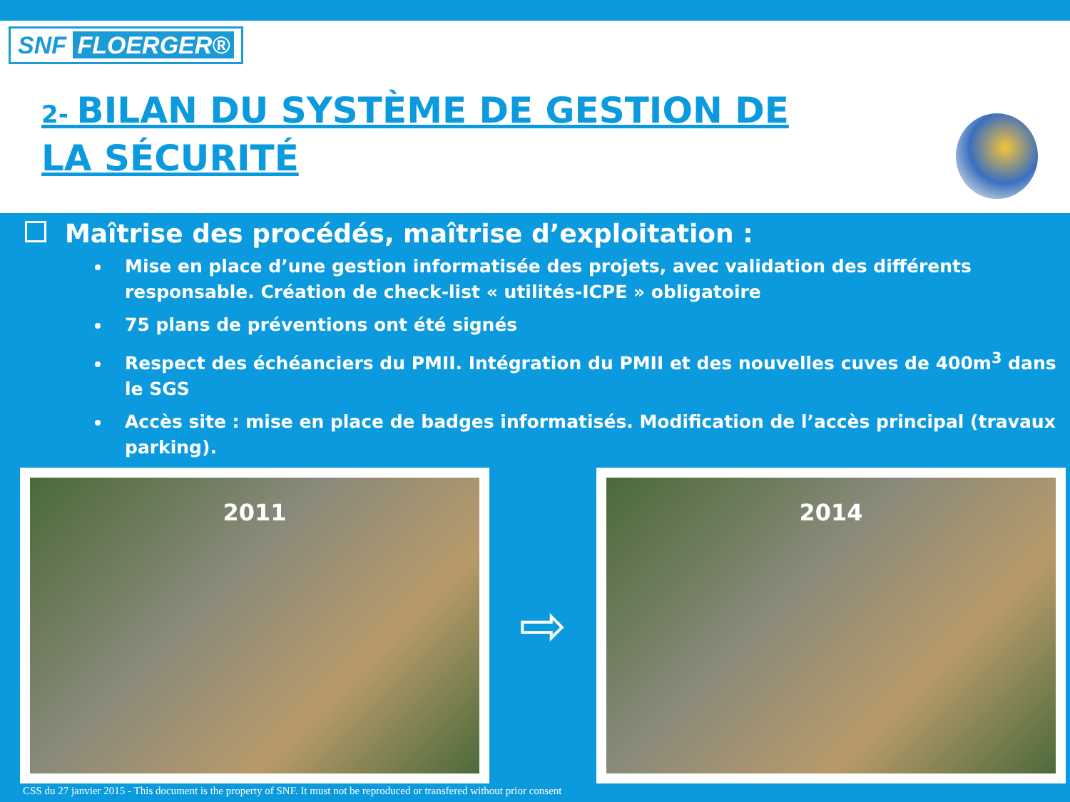SNF FLOERGER®
2- BILAN DU SYSTÈME DE GESTION DE LA SÉCURITÉ
Maîtrise des procédés, maîtrise d’exploitation :
Mise en place d’une gestion informatisée des projets, avec validation des différents responsable. Création de check-list « utilités-ICPE » obligatoire
75 plans de préventions ont été signés
Respect des échéanciers du PMII. Intégration du PMII et des nouvelles cuves de 400m<sup>3</sup> dans le SGS
Accès site : mise en place de badges informatisés. Modification de l’accès principal (travaux parking).
2011
⇨
2014
CSS du 27 janvier 2015 - This document is the property of SNF. It must not be reproduced or transfered without prior consent